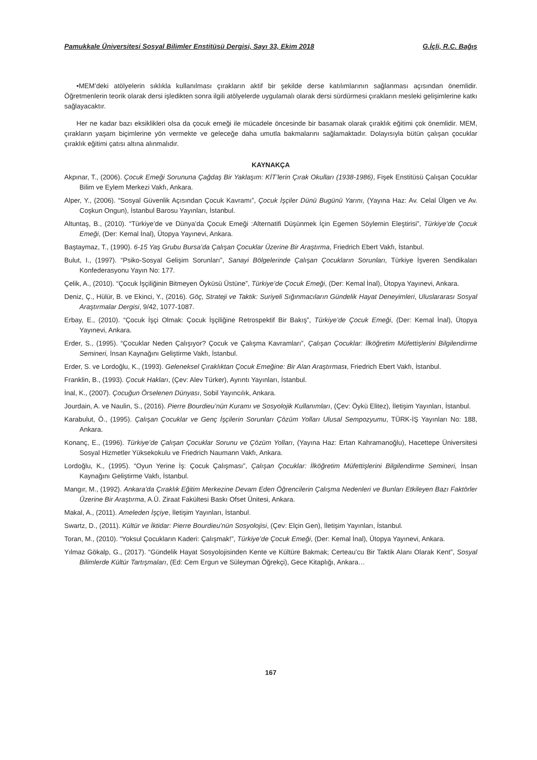Pamukkale Üniversitesi Sosyal Bilimler Enstitüsü Dergisi, Sayı 33, Ekim 2018 G.İçli, R.C. Bağış
•MEM’deki atölyelerin sıklıkla kullanılması çırakların aktif bir şekilde derse katılımlarının sağlanması açısından önemlidir. Öğretmenlerin teorik olarak dersi işledikten sonra ilgili atölyelerde uygulamalı olarak dersi sürdürmesi çırakların mesleki gelişimlerine katkı sağlayacaktır.
Her ne kadar bazı eksiklikleri olsa da çocuk emeği ile mücadele öncesinde bir basamak olarak çıraklık eğitimi çok önemlidir. MEM, çırakların yaşam biçimlerine yön vermekte ve geleceğe daha umutla bakmalarını sağlamaktadır. Dolayısıyla bütün çalışan çocuklar çıraklık eğitimi çatısı altına alınmalıdır.
KAYNAKÇA
Akpınar, T., (2006). Çocuk Emeği Sorununa Çağdaş Bir Yaklaşım: KİT’lerin Çırak Okulları (1938-1986), Fişek Enstitüsü Çalışan Çocuklar Bilim ve Eylem Merkezi Vakfı, Ankara.
Alper, Y., (2006). “Sosyal Güvenlik Açısından Çocuk Kavramı”, Çocuk İşçiler Dünü Bugünü Yarını, (Yayına Haz: Av. Celal Ülgen ve Av. Coşkun Ongun), İstanbul Barosu Yayınları, İstanbul.
Altuntaş, B., (2010). “Türkiye’de ve Dünya’da Çocuk Emeği :Alternatifi Düşünmek İçin Egemen Söylemin Eleştirisi”, Türkiye’de Çocuk Emeği, (Der: Kemal İnal), Ütopya Yayınevi, Ankara.
Baştaymaz, T., (1990). 6-15 Yaş Grubu Bursa’da Çalışan Çocuklar Üzerine Bir Araştırma, Friedrich Ebert Vakfı, İstanbul.
Bulut, I., (1997). “Psiko-Sosyal Gelişim Sorunları”, Sanayi Bölgelerinde Çalışan Çocukların Sorunları, Türkiye İşveren Sendikaları Konfederasyonu Yayın No: 177.
Çelik, A., (2010). “Çocuk İşçiliğinin Bitmeyen Öyküsü Üstüne”, Türkiye’de Çocuk Emeği, (Der: Kemal İnal), Ütopya Yayınevi, Ankara.
Deniz, Ç., Hülür, B. ve Ekinci, Y., (2016). Göç, Strateji ve Taktik: Suriyeli Sığınmacıların Gündelik Hayat Deneyimleri, Uluslararası Sosyal Araştırmalar Dergisi, 9/42, 1077-1087.
Erbay, E., (2010). “Çocuk İşçi Olmak: Çocuk İşçiliğine Retrospektif Bir Bakış”, Türkiye’de Çocuk Emeği, (Der: Kemal İnal), Ütopya Yayınevi, Ankara.
Erder, S., (1995). “Çocuklar Neden Çalışıyor? Çocuk ve Çalışma Kavramları”, Çalışan Çocuklar: İlköğretim Müfettişlerini Bilgilendirme Semineri, İnsan Kaynağını Geliştirme Vakfı, İstanbul.
Erder, S. ve Lordoğlu, K., (1993). Geleneksel Çıraklıktan Çocuk Emeğine: Bir Alan Araştırmas ı, Friedrich Ebert Vakfı, İstanbul.
Franklin, B., (1993). Çocuk Hakları, (Çev: Alev Türker), Ayrıntı Yayınları, İstanbul.
İnal, K., (2007). Çocuğun Örselenen Dünyası, Sobil Yayıncılık, Ankara.
Jourdain, A. ve Naulin, S., (2016). Pierre Bourdieu’nün Kuramı ve Sosyolojik Kullanımları, (Çev: Öykü Elitez), İletişim Yayınları, İstanbul.
Karabulut, Ö., (1995). Çalışan Çocuklar ve Genç İşçilerin Sorunları Çözüm Yolları Ulusal Sempozyumu, TÜRK-İŞ Yayınları No: 188, Ankara.
Konanç, E., (1996). Türkiye’de Çalışan Çocuklar Sorunu ve Çözüm Yolları, (Yayına Haz: Ertan Kahramanoğlu), Hacettepe Üniversitesi Sosyal Hizmetler Yüksekokulu ve Friedrich Naumann Vakfı, Ankara.
Lordoğlu, K., (1995). “Oyun Yerine İş: Çocuk Çalışması”, Çalışan Çocuklar: İlköğretim Müfettişlerini Bilgilendirme Semineri, İnsan Kaynağını Geliştirme Vakfı, İstanbul.
Mangır, M., (1992). Ankara’da Çıraklık Eğitim Merkezine Devam Eden Öğrencilerin Çalışma Nedenleri ve Bunları Etkileyen Bazı Faktörler Üzerine Bir Araştırma, A.Ü. Ziraat Fakültesi Baskı Ofset Ünitesi, Ankara.
Makal, A., (2011). Ameleden İşçiye, İletişim Yayınları, İstanbul.
Swartz, D., (2011). Kültür ve İktidar: Pierre Bourdieu’nün Sosyolojisi, (Çev: Elçin Gen), İletişim Yayınları, İstanbul.
Toran, M., (2010). “Yoksul Çocukların Kaderi: Çalışmak!”, Türkiye’de Çocuk Emeği, (Der: Kemal İnal), Ütopya Yayınevi, Ankara.
Yılmaz Gökalp, G., (2017). “Gündelik Hayat Sosyolojisinden Kente ve Kültüre Bakmak; Certeau’cu Bir Taktik Alanı Olarak Kent”, Sosyal Bilimlerde Kültür Tartışmaları, (Ed: Cem Ergun ve Süleyman Öğrekçi), Gece Kitaplığı, Ankara…
167